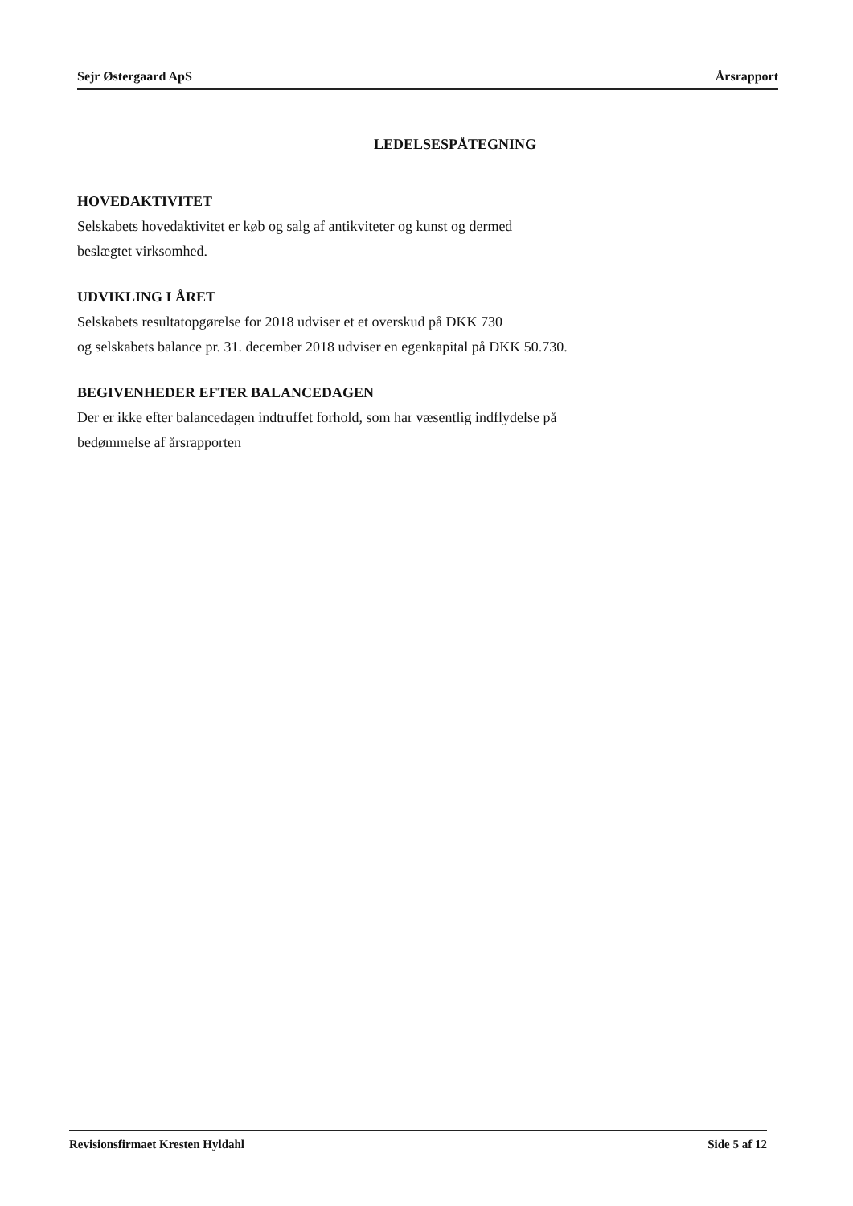Sejr Østergaard ApS Årsrapport
LEDELSESPÅTEGNING
HOVEDAKTIVITET
Selskabets hovedaktivitet er køb og salg af antikviteter og kunst og dermed
beslægtet virksomhed.
UDVIKLING I ÅRET
Selskabets resultatopgørelse for 2018 udviser et et overskud på DKK 730
og selskabets balance pr. 31. december 2018 udviser en egenkapital på DKK 50.730.
BEGIVENHEDER EFTER BALANCEDAGEN
Der er ikke efter balancedagen indtruffet forhold, som har væsentlig indflydelse på
bedømmelse af årsrapporten
Revisionsfirmaet Kresten Hyldahl Side 5 af 12